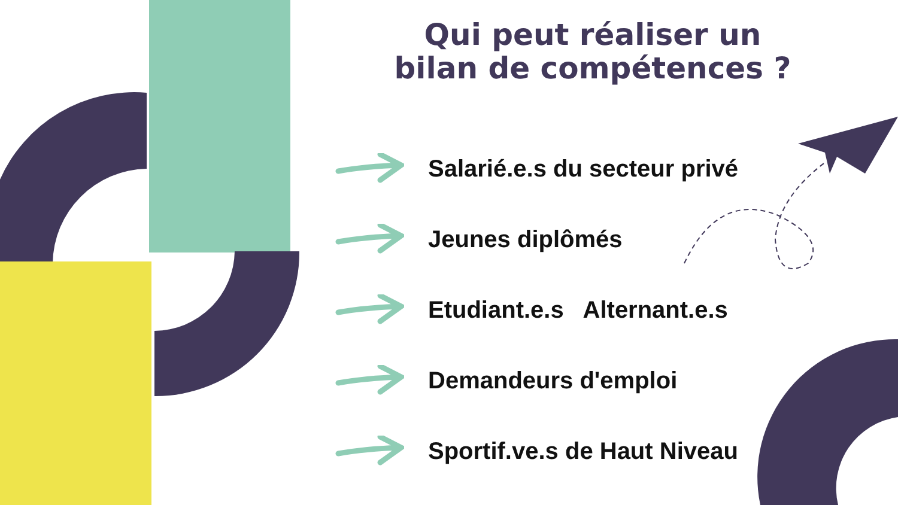Qui peut réaliser un bilan de compétences ?
Salarié.e.s du secteur privé
Jeunes diplômés
Etudiant.e.s Alternant.e.s
Demandeurs d'emploi
Sportif.ve.s de Haut Niveau